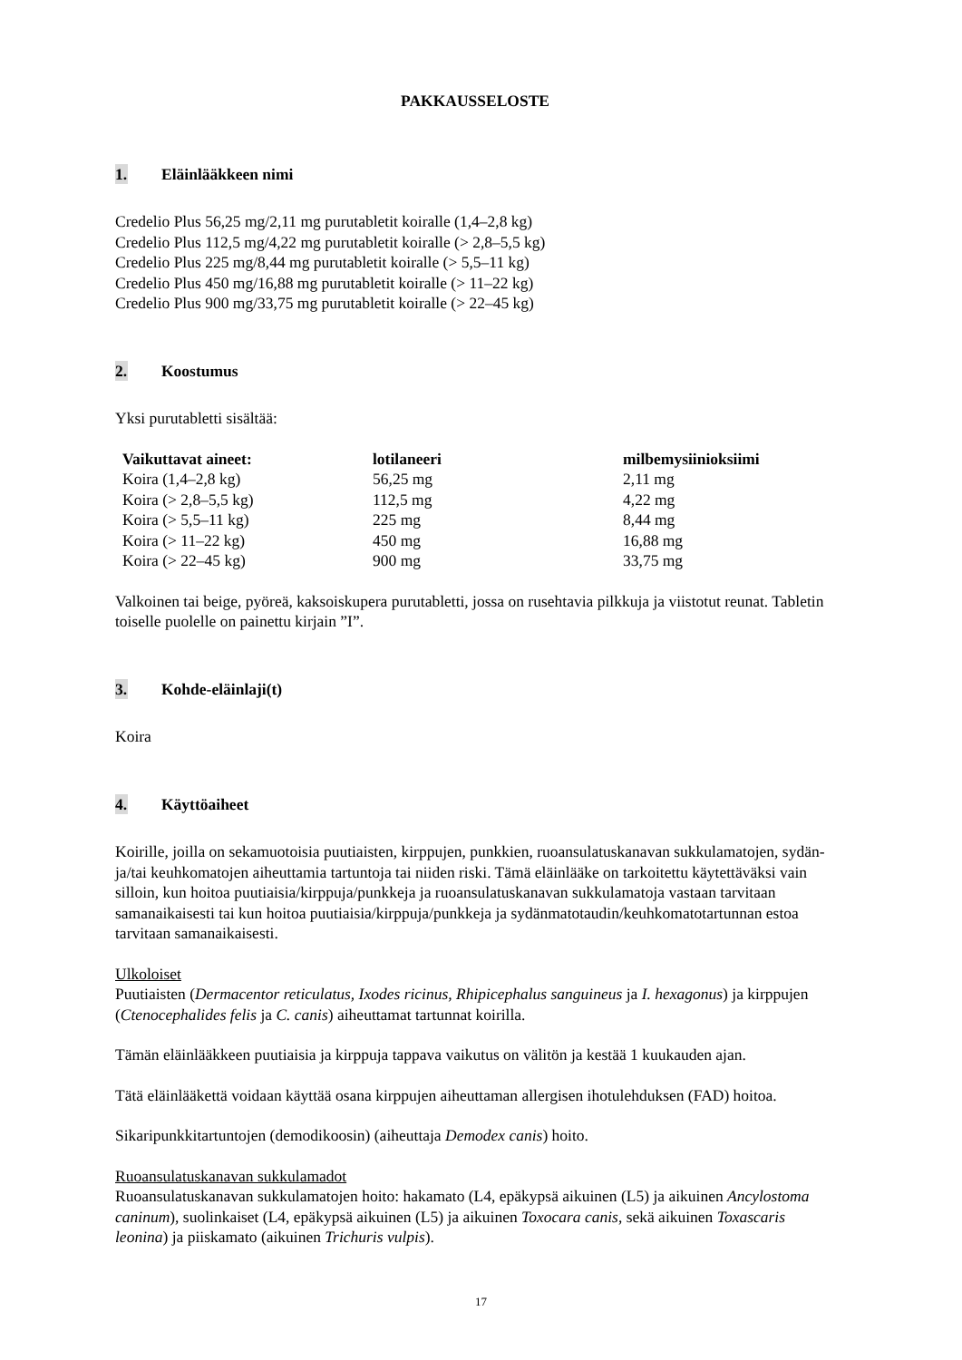PAKKAUSSELOSTE
1. Eläinlääkkeen nimi
Credelio Plus 56,25 mg/2,11 mg purutabletit koiralle (1,4–2,8 kg)
Credelio Plus 112,5 mg/4,22 mg purutabletit koiralle (> 2,8–5,5 kg)
Credelio Plus 225 mg/8,44 mg purutabletit koiralle (> 5,5–11 kg)
Credelio Plus 450 mg/16,88 mg purutabletit koiralle (> 11–22 kg)
Credelio Plus 900 mg/33,75 mg purutabletit koiralle (> 22–45 kg)
2. Koostumus
Yksi purutabletti sisältää:
| Vaikuttavat aineet: | lotilaneeri | milbemysiinioksiimi |
| --- | --- | --- |
| Koira (1,4–2,8 kg) | 56,25 mg | 2,11 mg |
| Koira (> 2,8–5,5 kg) | 112,5 mg | 4,22 mg |
| Koira (> 5,5–11 kg) | 225 mg | 8,44 mg |
| Koira (> 11–22 kg) | 450 mg | 16,88 mg |
| Koira (> 22–45 kg) | 900 mg | 33,75 mg |
Valkoinen tai beige, pyöreä, kaksoiskupera purutabletti, jossa on rusehtavia pilkkuja ja viistotut reunat. Tabletin toiselle puolelle on painettu kirjain ”I”.
3. Kohde-eläinlaji(t)
Koira
4. Käyttöaiheet
Koirille, joilla on sekamuotoisia puutiaisten, kirppujen, punkkien, ruoansulatuskanavan sukkulamatojen, sydän- ja/tai keuhkomatojen aiheuttamia tartuntoja tai niiden riski. Tämä eläinlääke on tarkoitettu käytettäväksi vain silloin, kun hoitoa puutiaisia/kirppuja/punkkeja ja ruoansulatuskanavan sukkulamatoja vastaan tarvitaan samanaikaisesti tai kun hoitoa puutiaisia/kirppuja/punkkeja ja sydänmatotaudin/keuhkomatotartunnan estoa tarvitaan samanaikaisesti.
Ulkoloiset
Puutiaisten (Dermacentor reticulatus, Ixodes ricinus, Rhipicephalus sanguineus ja I. hexagonus) ja kirppujen (Ctenocephalides felis ja C. canis) aiheuttamat tartunnat koirilla.
Tämän eläinlääkkeen puutiaisia ja kirppuja tappava vaikutus on välitön ja kestää 1 kuukauden ajan.
Tätä eläinlääkettä voidaan käyttää osana kirppujen aiheuttaman allergisen ihotulehduksen (FAD) hoitoa.
Sikaripunkkitartuntojen (demodikoosin) (aiheuttaja Demodex canis) hoito.
Ruoansulatuskanavan sukkulamadot
Ruoansulatuskanavan sukkulamatojen hoito: hakamato (L4, epäkypsä aikuinen (L5) ja aikuinen Ancylostoma caninum), suolinkaiset (L4, epäkypsä aikuinen (L5) ja aikuinen Toxocara canis, sekä aikuinen Toxascaris leonina) ja piiskamato (aikuinen Trichuris vulpis).
17